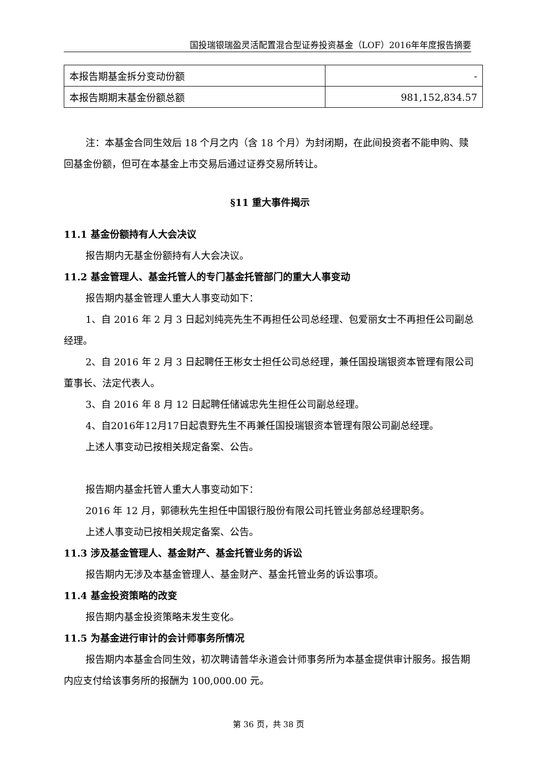国投瑞银瑞盈灵活配置混合型证券投资基金（LOF）2016年年度报告摘要
| 本报告期基金拆分变动份额 | - |
| 本报告期期末基金份额总额 | 981,152,834.57 |
注：本基金合同生效后 18 个月之内（含 18 个月）为封闭期，在此间投资者不能申购、赎回基金份额，但可在本基金上市交易后通过证券交易所转让。
§11 重大事件揭示
11.1 基金份额持有人大会决议
报告期内无基金份额持有人大会决议。
11.2 基金管理人、基金托管人的专门基金托管部门的重大人事变动
报告期内基金管理人重大人事变动如下：
1、自 2016 年 2 月 3 日起刘纯亮先生不再担任公司总经理、包爱丽女士不再担任公司副总经理。
2、自 2016 年 2 月 3 日起聘任王彬女士担任公司总经理，兼任国投瑞银资本管理有限公司董事长、法定代表人。
3、自 2016 年 8 月 12 日起聘任储诚忠先生担任公司副总经理。
4、自2016年12月17日起袁野先生不再兼任国投瑞银资本管理有限公司副总经理。
上述人事变动已按相关规定备案、公告。
报告期内基金托管人重大人事变动如下：
2016 年 12 月，郭德秋先生担任中国银行股份有限公司托管业务部总经理职务。
上述人事变动已按相关规定备案、公告。
11.3 涉及基金管理人、基金财产、基金托管业务的诉讼
报告期内无涉及本基金管理人、基金财产、基金托管业务的诉讼事项。
11.4 基金投资策略的改变
报告期内基金投资策略未发生变化。
11.5 为基金进行审计的会计师事务所情况
报告期内本基金合同生效，初次聘请普华永道会计师事务所为本基金提供审计服务。报告期内应支付给该事务所的报酬为 100,000.00 元。
第 36 页，共 38 页